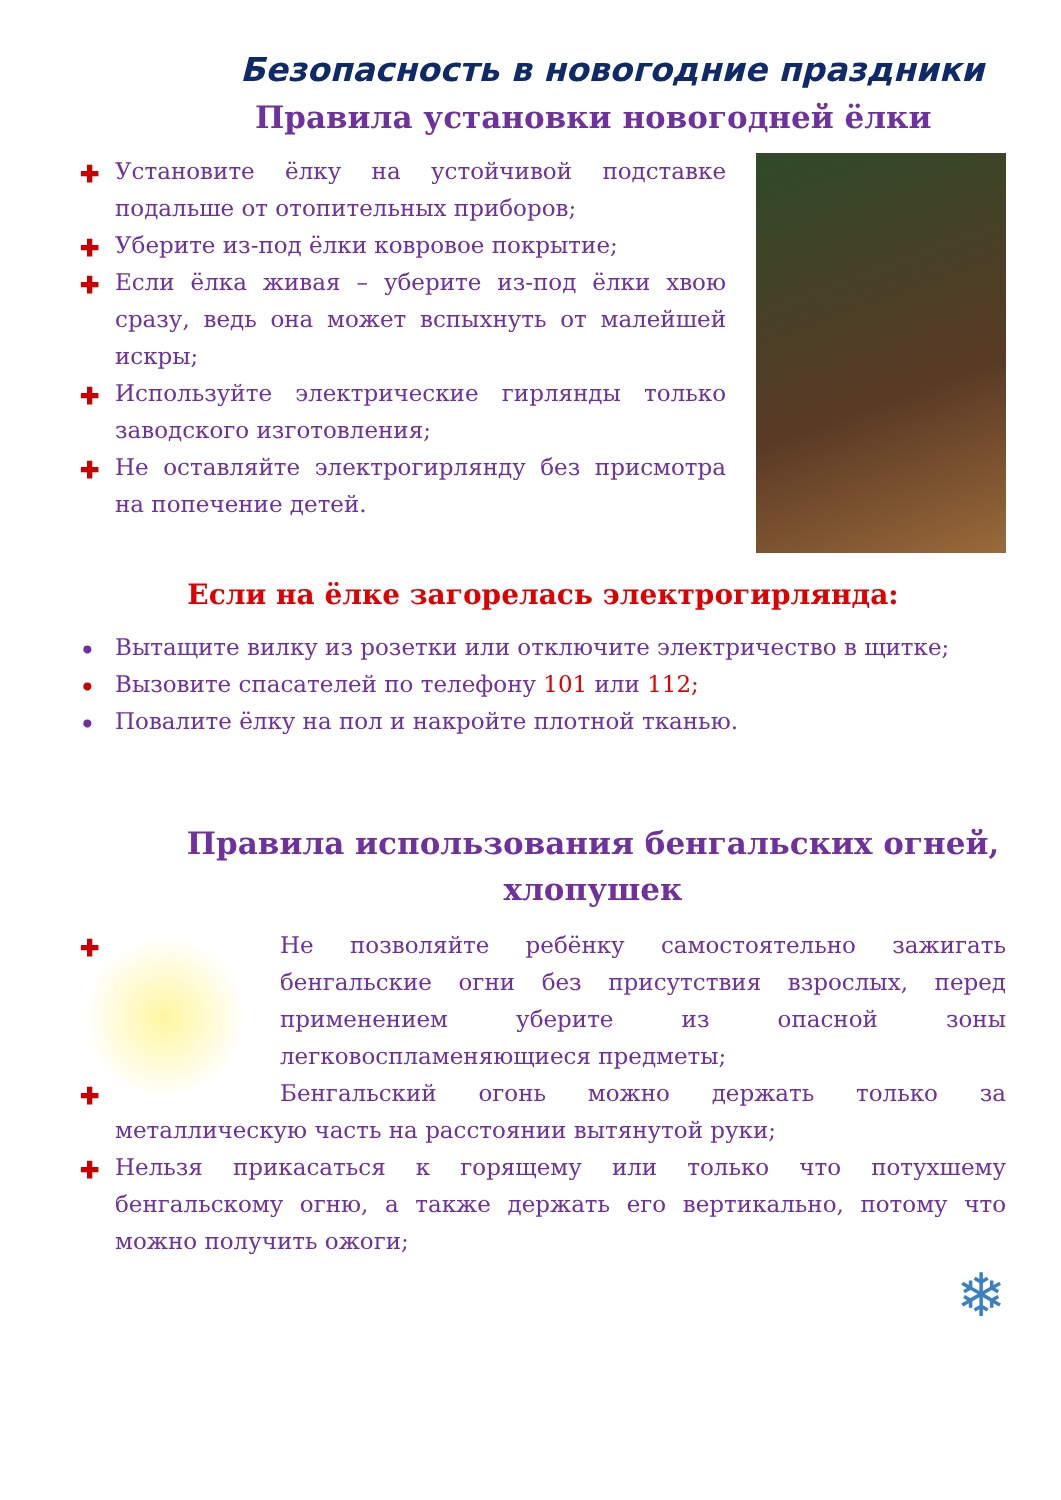Безопасность в новогодние праздники
Правила установки новогодней ёлки
✚ Установите ёлку на устойчивой подставке подальше от отопительных приборов;
✚ Уберите из-под ёлки ковровое покрытие;
✚ Если ёлка живая – уберите из-под ёлки хвою сразу, ведь она может вспыхнуть от малейшей искры;
✚ Используйте электрические гирлянды только заводского изготовления;
✚ Не оставляйте электрогирлянду без присмотра на попечение детей.
Если на ёлке загорелась электрогирлянда:
• Вытащите вилку из розетки или отключите электричество в щитке;
• Вызовите спасателей по телефону 101 или 112;
• Повалите ёлку на пол и накройте плотной тканью.
Правила использования бенгальских огней, хлопушек
✚ Не позволяйте ребёнку самостоятельно зажигать бенгальские огни без присутствия взрослых, перед применением уберите из опасной зоны легковоспламеняющиеся предметы;
✚ Бенгальский огонь можно держать только за металлическую часть на расстоянии вытянутой руки;
✚ Нельзя прикасаться к горящему или только что потухшему бенгальскому огню, а также держать его вертикально, потому что можно получить ожоги;
❄